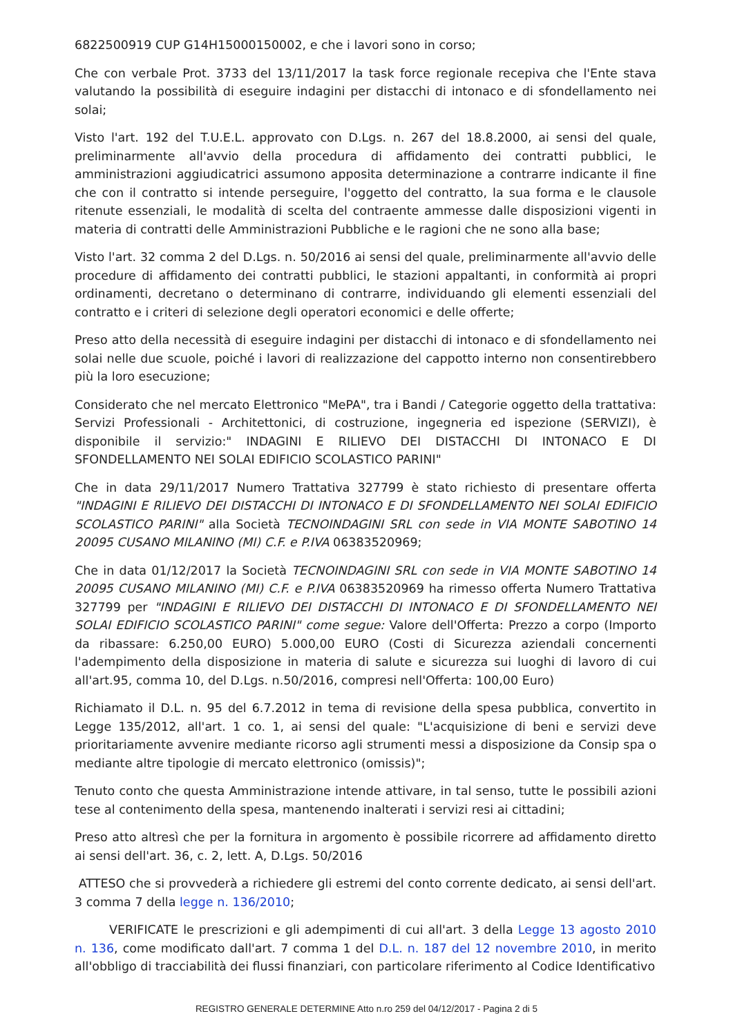6822500919 CUP G14H15000150002, e che i lavori sono in corso;
Che con verbale Prot. 3733 del 13/11/2017 la task force regionale recepiva che l'Ente stava valutando la possibilità di eseguire indagini per distacchi di intonaco e di sfondellamento nei solai;
Visto l'art. 192 del T.U.E.L. approvato con D.Lgs. n. 267 del 18.8.2000, ai sensi del quale, preliminarmente all'avvio della procedura di affidamento dei contratti pubblici, le amministrazioni aggiudicatrici assumono apposita determinazione a contrarre indicante il fine che con il contratto si intende perseguire, l'oggetto del contratto, la sua forma e le clausole ritenute essenziali, le modalità di scelta del contraente ammesse dalle disposizioni vigenti in materia di contratti delle Amministrazioni Pubbliche e le ragioni che ne sono alla base;
Visto l'art. 32 comma 2 del D.Lgs. n. 50/2016 ai sensi del quale, preliminarmente all'avvio delle procedure di affidamento dei contratti pubblici, le stazioni appaltanti, in conformità ai propri ordinamenti, decretano o determinano di contrarre, individuando gli elementi essenziali del contratto e i criteri di selezione degli operatori economici e delle offerte;
Preso atto della necessità di eseguire indagini per distacchi di intonaco e di sfondellamento nei solai nelle due scuole, poiché i lavori di realizzazione del cappotto interno non consentirebbero più la loro esecuzione;
Considerato che nel mercato Elettronico "MePA", tra i Bandi / Categorie oggetto della trattativa: Servizi Professionali - Architettonici, di costruzione, ingegneria ed ispezione (SERVIZI), è disponibile il servizio:" INDAGINI E RILIEVO DEI DISTACCHI DI INTONACO E DI SFONDELLAMENTO NEI SOLAI EDIFICIO SCOLASTICO PARINI"
Che in data 29/11/2017 Numero Trattativa 327799 è stato richiesto di presentare offerta "INDAGINI E RILIEVO DEI DISTACCHI DI INTONACO E DI SFONDELLAMENTO NEI SOLAI EDIFICIO SCOLASTICO PARINI" alla Società TECNOINDAGINI SRL con sede in VIA MONTE SABOTINO 14 20095 CUSANO MILANINO (MI) C.F. e P.IVA 06383520969;
Che in data 01/12/2017 la Società TECNOINDAGINI SRL con sede in VIA MONTE SABOTINO 14 20095 CUSANO MILANINO (MI) C.F. e P.IVA 06383520969 ha rimesso offerta Numero Trattativa 327799 per "INDAGINI E RILIEVO DEI DISTACCHI DI INTONACO E DI SFONDELLAMENTO NEI SOLAI EDIFICIO SCOLASTICO PARINI" come segue: Valore dell'Offerta: Prezzo a corpo (Importo da ribassare: 6.250,00 EURO) 5.000,00 EURO (Costi di Sicurezza aziendali concernenti l'adempimento della disposizione in materia di salute e sicurezza sui luoghi di lavoro di cui all'art.95, comma 10, del D.Lgs. n.50/2016, compresi nell'Offerta: 100,00 Euro)
Richiamato il D.L. n. 95 del 6.7.2012 in tema di revisione della spesa pubblica, convertito in Legge 135/2012, all'art. 1 co. 1, ai sensi del quale: "L'acquisizione di beni e servizi deve prioritariamente avvenire mediante ricorso agli strumenti messi a disposizione da Consip spa o mediante altre tipologie di mercato elettronico (omissis)";
Tenuto conto che questa Amministrazione intende attivare, in tal senso, tutte le possibili azioni tese al contenimento della spesa, mantenendo inalterati i servizi resi ai cittadini;
Preso atto altresì che per la fornitura in argomento è possibile ricorrere ad affidamento diretto ai sensi dell'art. 36, c. 2, lett. A, D.Lgs. 50/2016
ATTESO che si provvederà a richiedere gli estremi del conto corrente dedicato, ai sensi dell'art. 3 comma 7 della legge n. 136/2010;
VERIFICATE le prescrizioni e gli adempimenti di cui all'art. 3 della Legge 13 agosto 2010 n. 136, come modificato dall'art. 7 comma 1 del D.L. n. 187 del 12 novembre 2010, in merito all'obbligo di tracciabilità dei flussi finanziari, con particolare riferimento al Codice Identificativo
REGISTRO GENERALE DETERMINE Atto n.ro 259 del 04/12/2017 - Pagina 2 di 5